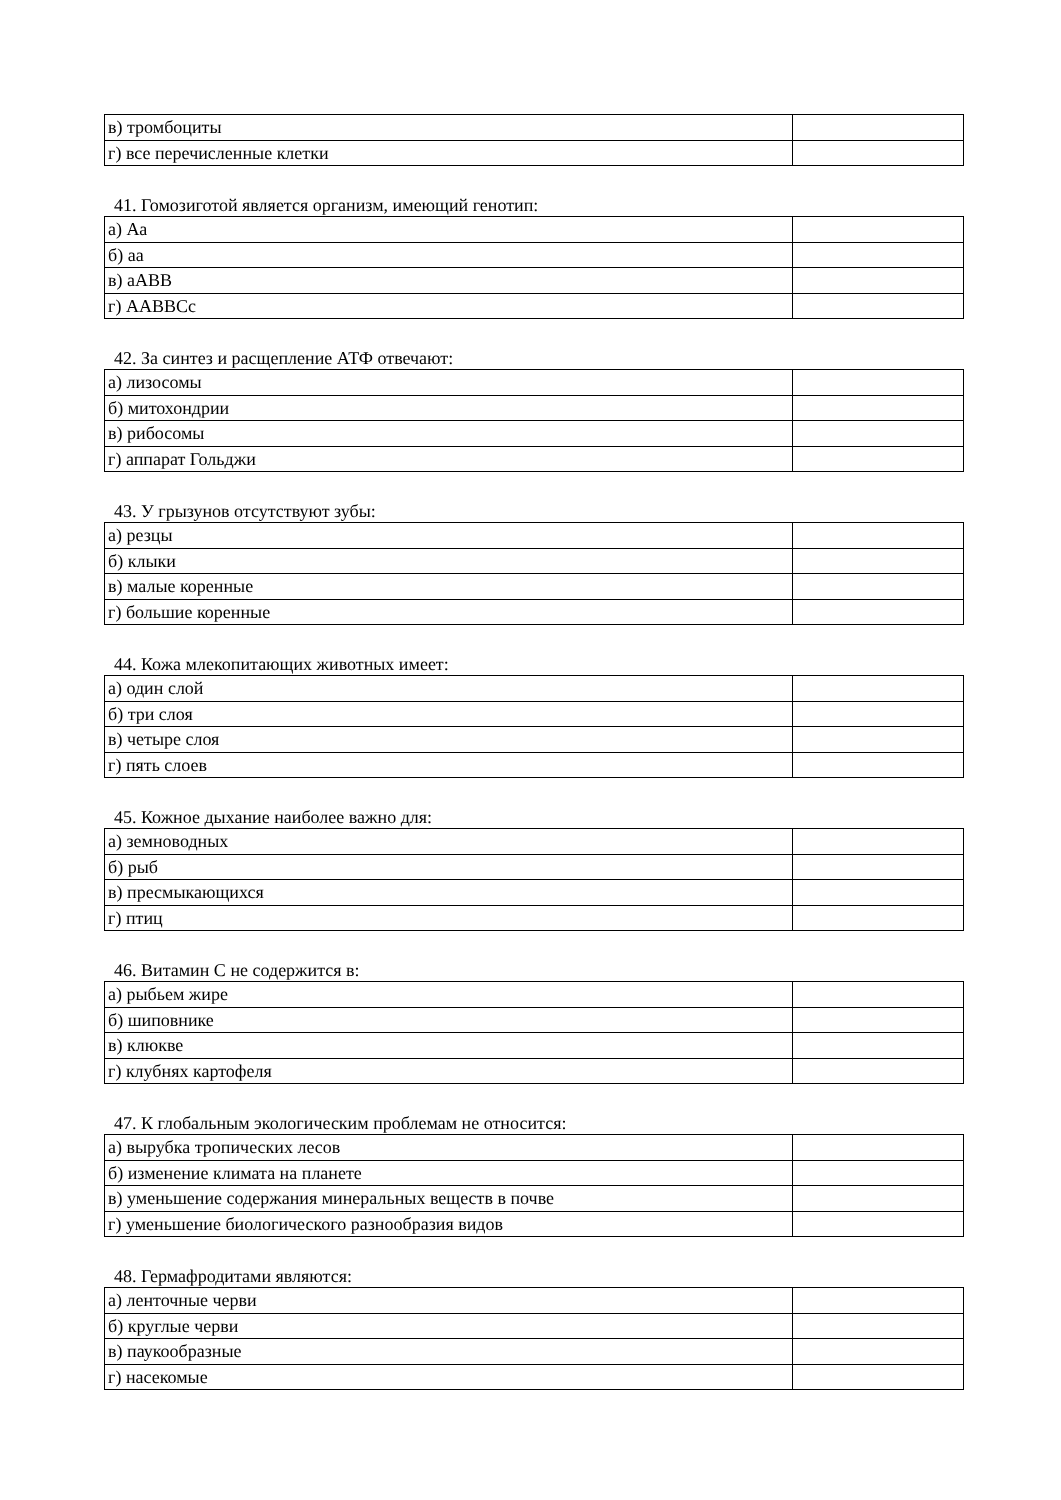| в) тромбоциты | |
| г) все перечисленные клетки | |
41. Гомозиготой является организм, имеющий генотип:
| а) Аа | |
| б) аа | |
| в) аАВВ | |
| г) ААВВСс | |
42. За синтез и расщепление АТФ отвечают:
| а) лизосомы | |
| б) митохондрии | |
| в) рибосомы | |
| г) аппарат Гольджи | |
43. У грызунов отсутствуют зубы:
| а) резцы | |
| б) клыки | |
| в) малые коренные | |
| г) большие коренные | |
44. Кожа млекопитающих животных имеет:
| а) один слой | |
| б) три слоя | |
| в) четыре слоя | |
| г) пять слоев | |
45. Кожное дыхание наиболее важно для:
| а) земноводных | |
| б) рыб | |
| в) пресмыкающихся | |
| г) птиц | |
46. Витамин С не содержится в:
| а) рыбьем жире | |
| б) шиповнике | |
| в) клюкве | |
| г) клубнях картофеля | |
47. К глобальным экологическим проблемам не относится:
| а) вырубка тропических лесов | |
| б) изменение климата на планете | |
| в) уменьшение содержания минеральных веществ в почве | |
| г) уменьшение биологического разнообразия видов | |
48. Гермафродитами являются:
| а) ленточные черви | |
| б) круглые черви | |
| в) паукообразные | |
| г) насекомые | |